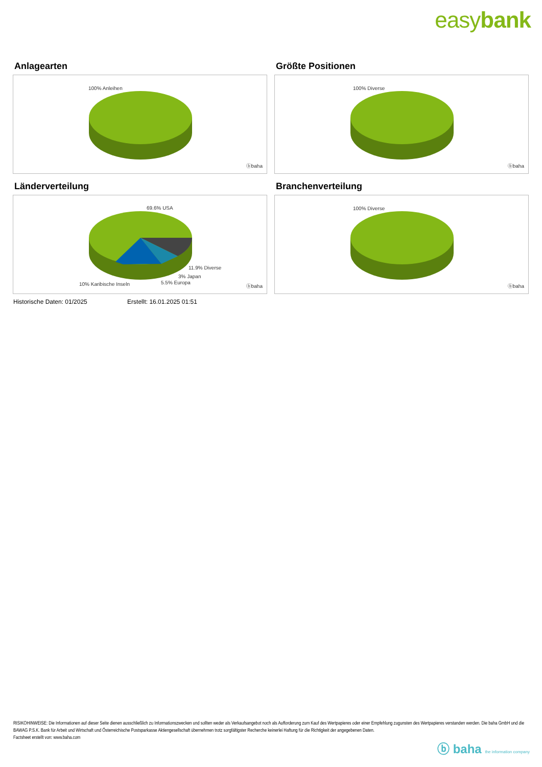easybank
Anlagearten
100% Anleihen
ⓑbaha
Größte Positionen
100% Diverse
ⓑbaha
Länderverteilung
69.6% USA
11.9% Diverse
3% Japan
5.5% Europa
10% Karibische Inseln ⓑbaha
Branchenverteilung
100% Diverse
ⓑbaha
Historische Daten: 01/2025 Erstellt: 16.01.2025 01:51
RISIKOHINWEISE: Die Informationen auf dieser Seite dienen ausschließlich zu Informationszwecken und sollten weder als Verkaufsangebot noch als Aufforderung zum Kauf des Wertpapieres oder einer Empfehlung zugunsten des Wertpapieres verstanden werden. Die baha GmbH und die BAWAG P.S.K. Bank für Arbeit und Wirtschaft und Österreichische Postsparkasse Aktiengesellschaft übernehmen trotz sorgfältigster Recherche keinerlei Haftung für die Richtigkeit der angegebenen Daten.
Factsheet erstellt von: www.baha.com
ⓑ baha the information company